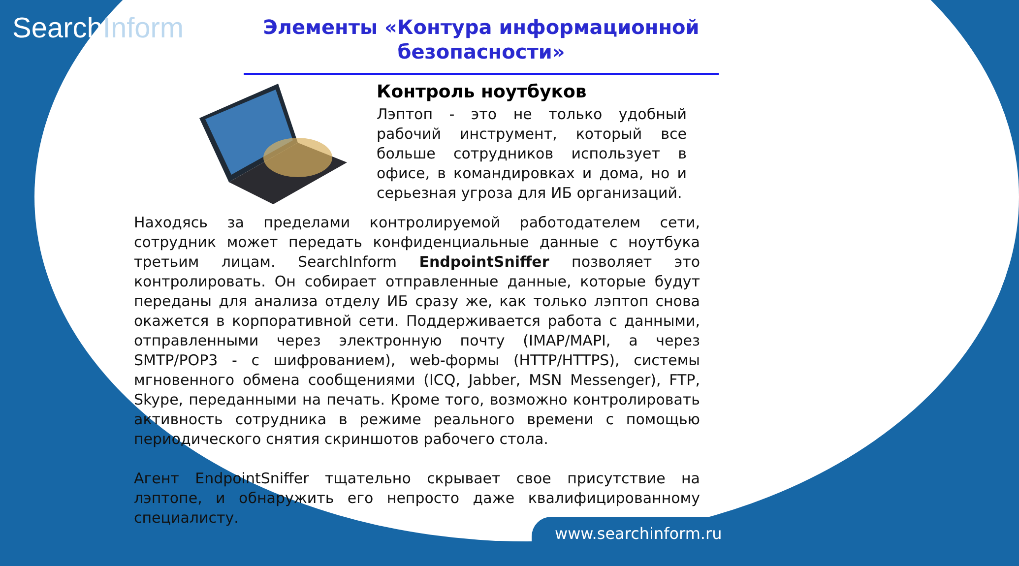SearchInform
Элементы «Контура информационной безопасности»
Контроль ноутбуков
Лэптоп - это не только удобный рабочий инструмент, который все больше сотрудников использует в офисе, в командировках и дома, но и серьезная угроза для ИБ организаций.
Находясь за пределами контролируемой работодателем сети, сотрудник может передать конфиденциальные данные с ноутбука третьим лицам. SearchInform EndpointSniffer позволяет это контролировать. Он собирает отправленные данные, которые будут переданы для анализа отделу ИБ сразу же, как только лэптоп снова окажется в корпоративной сети. Поддерживается работа с данными, отправленными через электронную почту (IMAP/MAPI, а через SMTP/POP3 - с шифрованием), web-формы (HTTP/HTTPS), системы мгновенного обмена сообщениями (ICQ, Jabber, MSN Messenger), FTP, Skype, переданными на печать. Кроме того, возможно контролировать активность сотрудника в режиме реального времени с помощью периодического снятия скриншотов рабочего стола.
Агент EndpointSniffer тщательно скрывает свое присутствие на лэптопе, и обнаружить его непросто даже квалифицированному специалисту.
www.searchinform.ru